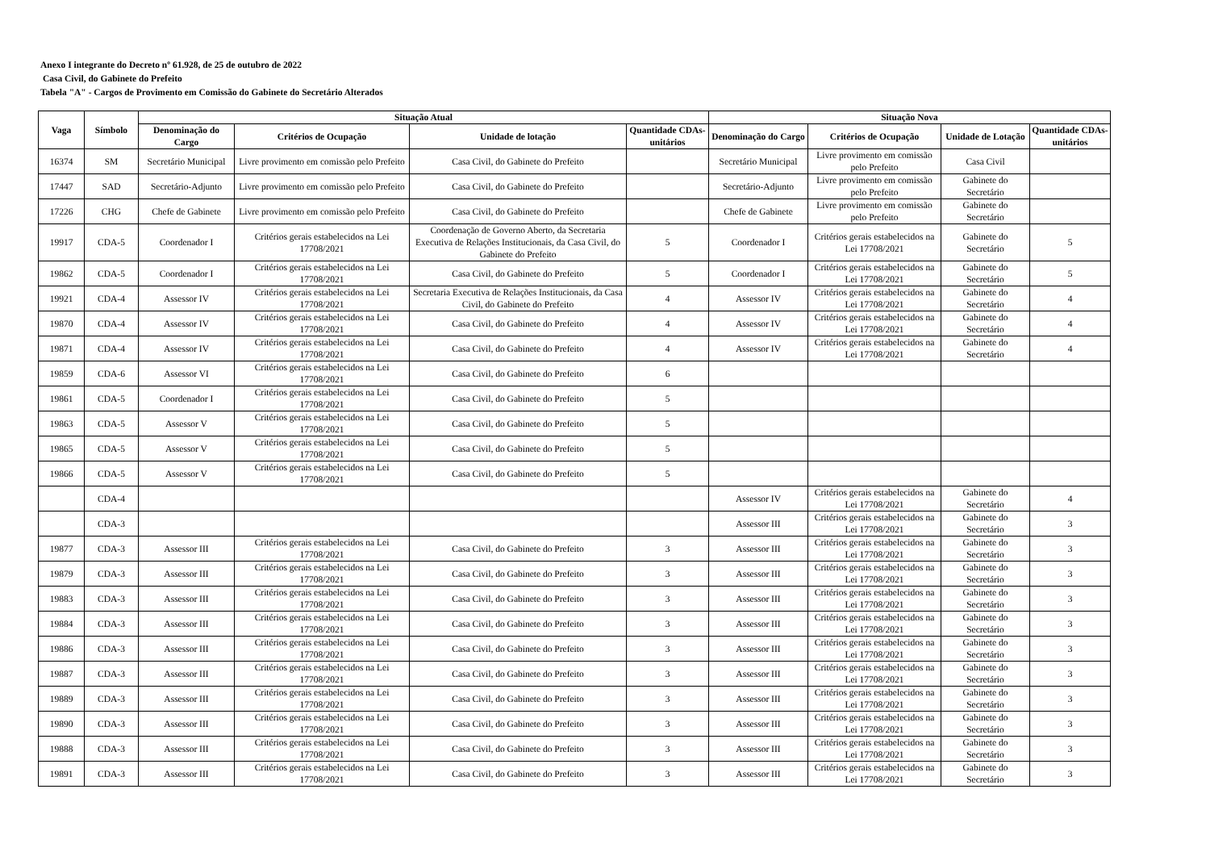Anexo I integrante do Decreto nº 61.928, de 25 de outubro de 2022
Casa Civil, do Gabinete do Prefeito
Tabela "A" - Cargos de Provimento em Comissão do Gabinete do Secretário Alterados
| Vaga | Símbolo | Situação Atual | | | | Situação Nova | | | |
| --- | --- | --- | --- | --- | --- | --- | --- | --- | --- |
| | | Denominação do Cargo | Critérios de Ocupação | Unidade de lotação | Quantidade CDAs-unitários | Denominação do Cargo | Critérios de Ocupação | Unidade de Lotação | Quantidade CDAs-unitários |
| 16374 | SM | Secretário Municipal | Livre provimento em comissão pelo Prefeito | Casa Civil, do Gabinete do Prefeito | | Secretário Municipal | Livre provimento em comissão pelo Prefeito | Casa Civil | |
| 17447 | SAD | Secretário-Adjunto | Livre provimento em comissão pelo Prefeito | Casa Civil, do Gabinete do Prefeito | | Secretário-Adjunto | Livre provimento em comissão pelo Prefeito | Gabinete do Secretário | |
| 17226 | CHG | Chefe de Gabinete | Livre provimento em comissão pelo Prefeito | Casa Civil, do Gabinete do Prefeito | | Chefe de Gabinete | Livre provimento em comissão pelo Prefeito | Gabinete do Secretário | |
| 19917 | CDA-5 | Coordenador I | Critérios gerais estabelecidos na Lei 17708/2021 | Coordenação de Governo Aberto, da Secretaria Executiva de Relações Institucionais, da Casa Civil, do Gabinete do Prefeito | 5 | Coordenador I | Critérios gerais estabelecidos na Lei 17708/2021 | Gabinete do Secretário | 5 |
| 19862 | CDA-5 | Coordenador I | Critérios gerais estabelecidos na Lei 17708/2021 | Casa Civil, do Gabinete do Prefeito | 5 | Coordenador I | Critérios gerais estabelecidos na Lei 17708/2021 | Gabinete do Secretário | 5 |
| 19921 | CDA-4 | Assessor IV | Critérios gerais estabelecidos na Lei 17708/2021 | Secretaria Executiva de Relações Institucionais, da Casa Civil, do Gabinete do Prefeito | 4 | Assessor IV | Critérios gerais estabelecidos na Lei 17708/2021 | Gabinete do Secretário | 4 |
| 19870 | CDA-4 | Assessor IV | Critérios gerais estabelecidos na Lei 17708/2021 | Casa Civil, do Gabinete do Prefeito | 4 | Assessor IV | Critérios gerais estabelecidos na Lei 17708/2021 | Gabinete do Secretário | 4 |
| 19871 | CDA-4 | Assessor IV | Critérios gerais estabelecidos na Lei 17708/2021 | Casa Civil, do Gabinete do Prefeito | 4 | Assessor IV | Critérios gerais estabelecidos na Lei 17708/2021 | Gabinete do Secretário | 4 |
| 19859 | CDA-6 | Assessor VI | Critérios gerais estabelecidos na Lei 17708/2021 | Casa Civil, do Gabinete do Prefeito | 6 | | | | |
| 19861 | CDA-5 | Coordenador I | Critérios gerais estabelecidos na Lei 17708/2021 | Casa Civil, do Gabinete do Prefeito | 5 | | | | |
| 19863 | CDA-5 | Assessor V | Critérios gerais estabelecidos na Lei 17708/2021 | Casa Civil, do Gabinete do Prefeito | 5 | | | | |
| 19865 | CDA-5 | Assessor V | Critérios gerais estabelecidos na Lei 17708/2021 | Casa Civil, do Gabinete do Prefeito | 5 | | | | |
| 19866 | CDA-5 | Assessor V | Critérios gerais estabelecidos na Lei 17708/2021 | Casa Civil, do Gabinete do Prefeito | 5 | | | | |
| | CDA-4 | | | | | Assessor IV | Critérios gerais estabelecidos na Lei 17708/2021 | Gabinete do Secretário | 4 |
| | CDA-3 | | | | | Assessor III | Critérios gerais estabelecidos na Lei 17708/2021 | Gabinete do Secretário | 3 |
| 19877 | CDA-3 | Assessor III | Critérios gerais estabelecidos na Lei 17708/2021 | Casa Civil, do Gabinete do Prefeito | 3 | Assessor III | Critérios gerais estabelecidos na Lei 17708/2021 | Gabinete do Secretário | 3 |
| 19879 | CDA-3 | Assessor III | Critérios gerais estabelecidos na Lei 17708/2021 | Casa Civil, do Gabinete do Prefeito | 3 | Assessor III | Critérios gerais estabelecidos na Lei 17708/2021 | Gabinete do Secretário | 3 |
| 19883 | CDA-3 | Assessor III | Critérios gerais estabelecidos na Lei 17708/2021 | Casa Civil, do Gabinete do Prefeito | 3 | Assessor III | Critérios gerais estabelecidos na Lei 17708/2021 | Gabinete do Secretário | 3 |
| 19884 | CDA-3 | Assessor III | Critérios gerais estabelecidos na Lei 17708/2021 | Casa Civil, do Gabinete do Prefeito | 3 | Assessor III | Critérios gerais estabelecidos na Lei 17708/2021 | Gabinete do Secretário | 3 |
| 19886 | CDA-3 | Assessor III | Critérios gerais estabelecidos na Lei 17708/2021 | Casa Civil, do Gabinete do Prefeito | 3 | Assessor III | Critérios gerais estabelecidos na Lei 17708/2021 | Gabinete do Secretário | 3 |
| 19887 | CDA-3 | Assessor III | Critérios gerais estabelecidos na Lei 17708/2021 | Casa Civil, do Gabinete do Prefeito | 3 | Assessor III | Critérios gerais estabelecidos na Lei 17708/2021 | Gabinete do Secretário | 3 |
| 19889 | CDA-3 | Assessor III | Critérios gerais estabelecidos na Lei 17708/2021 | Casa Civil, do Gabinete do Prefeito | 3 | Assessor III | Critérios gerais estabelecidos na Lei 17708/2021 | Gabinete do Secretário | 3 |
| 19890 | CDA-3 | Assessor III | Critérios gerais estabelecidos na Lei 17708/2021 | Casa Civil, do Gabinete do Prefeito | 3 | Assessor III | Critérios gerais estabelecidos na Lei 17708/2021 | Gabinete do Secretário | 3 |
| 19888 | CDA-3 | Assessor III | Critérios gerais estabelecidos na Lei 17708/2021 | Casa Civil, do Gabinete do Prefeito | 3 | Assessor III | Critérios gerais estabelecidos na Lei 17708/2021 | Gabinete do Secretário | 3 |
| 19891 | CDA-3 | Assessor III | Critérios gerais estabelecidos na Lei 17708/2021 | Casa Civil, do Gabinete do Prefeito | 3 | Assessor III | Critérios gerais estabelecidos na Lei 17708/2021 | Gabinete do Secretário | 3 |